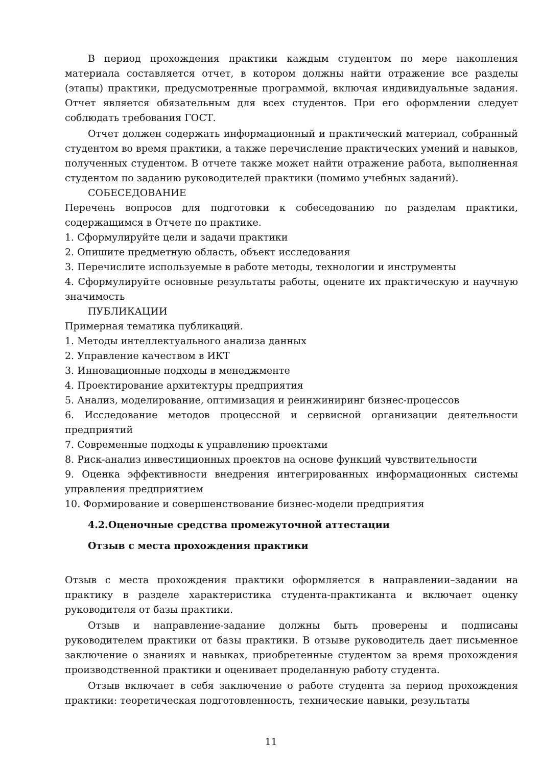В период прохождения практики каждым студентом по мере накопления материала составляется отчет, в котором должны найти отражение все разделы (этапы) практики, предусмотренные программой, включая индивидуальные задания. Отчет является обязательным для всех студентов. При его оформлении следует соблюдать требования ГОСТ.
Отчет должен содержать информационный и практический материал, собранный студентом во время практики, а также перечисление практических умений и навыков, полученных студентом. В отчете также может найти отражение работа, выполненная студентом по заданию руководителей практики (помимо учебных заданий).
СОБЕСЕДОВАНИЕ
Перечень вопросов для подготовки к собеседованию по разделам практики, содержащимся в Отчете по практике.
1. Сформулируйте цели и задачи практики
2. Опишите предметную область, объект исследования
3. Перечислите используемые в работе методы, технологии и инструменты
4. Сформулируйте основные результаты работы, оцените их практическую и научную значимость
ПУБЛИКАЦИИ
Примерная тематика публикаций.
1. Методы интеллектуального анализа данных
2. Управление качеством в ИКТ
3. Инновационные подходы в менеджменте
4. Проектирование архитектуры предприятия
5. Анализ, моделирование, оптимизация и реинжиниринг бизнес-процессов
6. Исследование методов процессной и сервисной организации деятельности предприятий
7. Современные подходы к управлению проектами
8. Риск-анализ инвестиционных проектов на основе функций чувствительности
9. Оценка эффективности внедрения интегрированных информационных системы управления предприятием
10. Формирование и совершенствование бизнес-модели предприятия
4.2.Оценочные средства промежуточной аттестации
Отзыв с места прохождения практики
Отзыв с места прохождения практики оформляется в направлении–задании на практику в разделе характеристика студента-практиканта и включает оценку руководителя от базы практики.
Отзыв и направление-задание должны быть проверены и подписаны руководителем практики от базы практики. В отзыве руководитель дает письменное заключение о знаниях и навыках, приобретенные студентом за время прохождения производственной практики и оценивает проделанную работу студента.
Отзыв включает в себя заключение о работе студента за период прохождения практики: теоретическая подготовленность, технические навыки, результаты
11